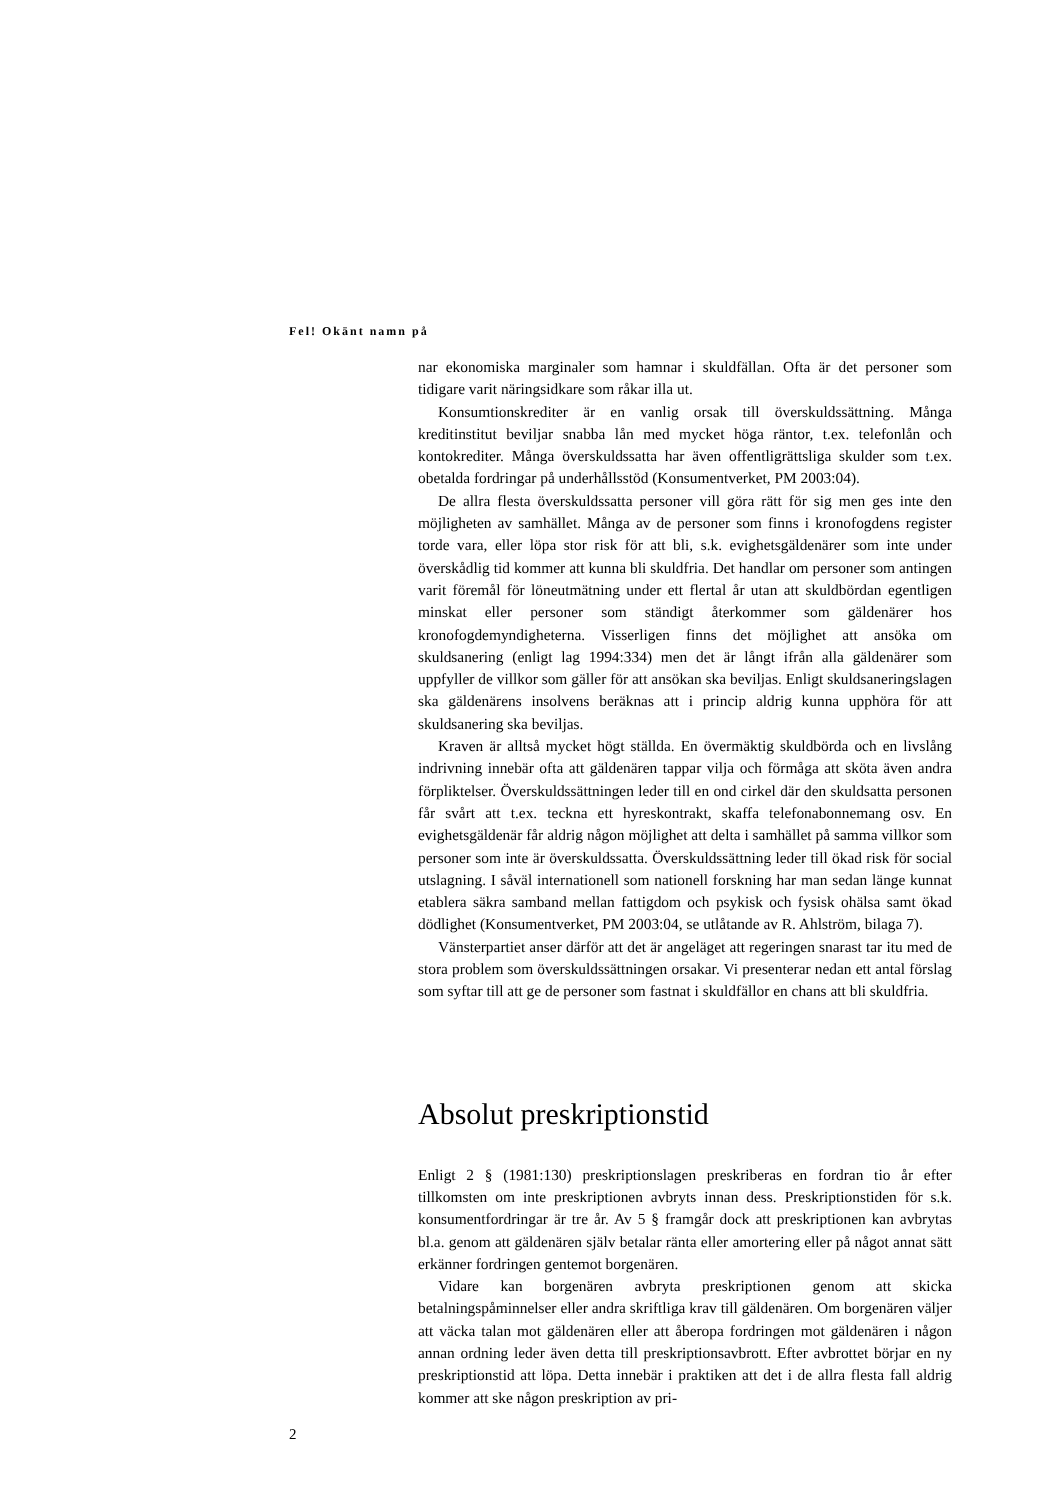Fel! Okänt namn på
nar ekonomiska marginaler som hamnar i skuldfällan. Ofta är det personer som tidigare varit näringsidkare som råkar illa ut.
Konsumtionskrediter är en vanlig orsak till överskuldssättning. Många kreditinstitut beviljar snabba lån med mycket höga räntor, t.ex. telefonlån och kontokrediter. Många överskuldssatta har även offentligrättsliga skulder som t.ex. obetalda fordringar på underhållsstöd (Konsumentverket, PM 2003:04).
De allra flesta överskuldssatta personer vill göra rätt för sig men ges inte den möjligheten av samhället. Många av de personer som finns i kronofogdens register torde vara, eller löpa stor risk för att bli, s.k. evighetsgäldenärer som inte under överskådlig tid kommer att kunna bli skuldfria. Det handlar om personer som antingen varit föremål för löneutmätning under ett flertal år utan att skuldbördan egentligen minskat eller personer som ständigt återkommer som gäldenärer hos kronofogdemyndigheterna. Visserligen finns det möjlighet att ansöka om skuldsanering (enligt lag 1994:334) men det är långt ifrån alla gäldenärer som uppfyller de villkor som gäller för att ansökan ska beviljas. Enligt skuldsaneringslagen ska gäldenärens insolvens beräknas att i princip aldrig kunna upphöra för att skuldsanering ska beviljas.
Kraven är alltså mycket högt ställda. En övermäktig skuldbörda och en livslång indrivning innebär ofta att gäldenären tappar vilja och förmåga att sköta även andra förpliktelser. Överskuldssättningen leder till en ond cirkel där den skuldsatta personen får svårt att t.ex. teckna ett hyreskontrakt, skaffa telefonabonnemang osv. En evighetsgäldenär får aldrig någon möjlighet att delta i samhället på samma villkor som personer som inte är överskuldssatta. Överskuldssättning leder till ökad risk för social utslagning. I såväl internationell som nationell forskning har man sedan länge kunnat etablera säkra samband mellan fattigdom och psykisk och fysisk ohälsa samt ökad dödlighet (Konsumentverket, PM 2003:04, se utlåtande av R. Ahlström, bilaga 7).
Vänsterpartiet anser därför att det är angeläget att regeringen snarast tar itu med de stora problem som överskuldssättningen orsakar. Vi presenterar nedan ett antal förslag som syftar till att ge de personer som fastnat i skuldfällor en chans att bli skuldfria.
Absolut preskriptionstid
Enligt 2 § (1981:130) preskriptionslagen preskriberas en fordran tio år efter tillkomsten om inte preskriptionen avbryts innan dess. Preskriptionstiden för s.k. konsumentfordringar är tre år. Av 5 § framgår dock att preskriptionen kan avbrytas bl.a. genom att gäldenären själv betalar ränta eller amortering eller på något annat sätt erkänner fordringen gentemot borgenären.
Vidare kan borgenären avbryta preskriptionen genom att skicka betalningspåminnelser eller andra skriftliga krav till gäldenären. Om borgenären väljer att väcka talan mot gäldenären eller att åberopa fordringen mot gäldenären i någon annan ordning leder även detta till preskriptionsavbrott. Efter avbrottet börjar en ny preskriptionstid att löpa. Detta innebär i praktiken att det i de allra flesta fall aldrig kommer att ske någon preskription av pri-
2